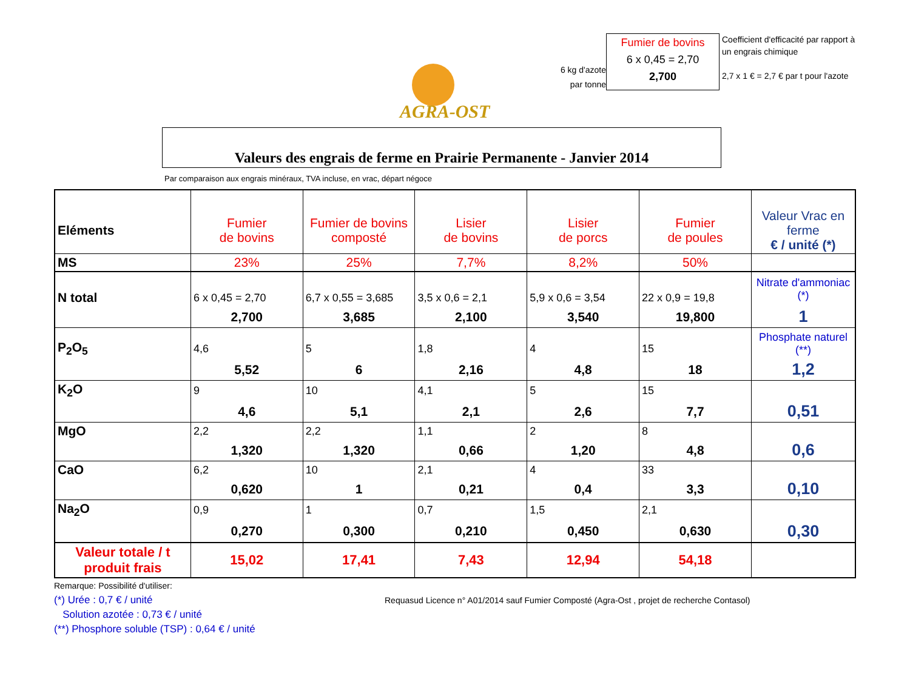AGRA-OST
6 kg d'azote
par tonne
Fumier de bovins
6 x 0,45 = 2,70
2,700
Coefficient d'efficacité par rapport à un engrais chimique
2,7 x 1 € = 2,7 € par t pour l'azote
Valeurs des engrais de ferme en Prairie Permanente - Janvier 2014
Par comparaison aux engrais minéraux, TVA incluse, en vrac, départ négoce
| Eléments | Fumier de bovins | Fumier de bovins composté | Lisier de bovins | Lisier de porcs | Fumier de poules | Valeur Vrac en ferme € / unité (*) |
| MS | 23% | 25% | 7,7% | 8,2% | 50% | |
| N total | 6 x 0,45 = 2,70 | 6,7 x 0,55 = 3,685 | 3,5 x 0,6 = 2,1 | 5,9 x 0,6 = 3,54 | 22 x 0,9 = 19,8 | Nitrate d'ammoniac (*) |
| | 2,700 | 3,685 | 2,100 | 3,540 | 19,800 | 1 |
| P<sub>2</sub>O<sub>5</sub> | 4,6 | 5 | 1,8 | 4 | 15 | Phosphate naturel (**) |
| | 5,52 | 6 | 2,16 | 4,8 | 18 | 1,2 |
| K<sub>2</sub>O | 9 | 10 | 4,1 | 5 | 15 | |
| | 4,6 | 5,1 | 2,1 | 2,6 | 7,7 | 0,51 |
| MgO | 2,2 | 2,2 | 1,1 | 2 | 8 | |
| | 1,320 | 1,320 | 0,66 | 1,20 | 4,8 | 0,6 |
| CaO | 6,2 | 10 | 2,1 | 4 | 33 | |
| | 0,620 | 1 | 0,21 | 0,4 | 3,3 | 0,10 |
| Na<sub>2</sub>O | 0,9 | 1 | 0,7 | 1,5 | 2,1 | |
| | 0,270 | 0,300 | 0,210 | 0,450 | 0,630 | 0,30 |
| Valeur totale / t produit frais | 15,02 | 17,41 | 7,43 | 12,94 | 54,18 | |
Remarque: Possibilité d'utiliser:
(*) Urée : 0,7 € / unité
Solution azotée : 0,73 € / unité
(**) Phosphore soluble (TSP) : 0,64 € / unité
Requasud Licence n° A01/2014 sauf Fumier Composté (Agra-Ost , projet de recherche Contasol)